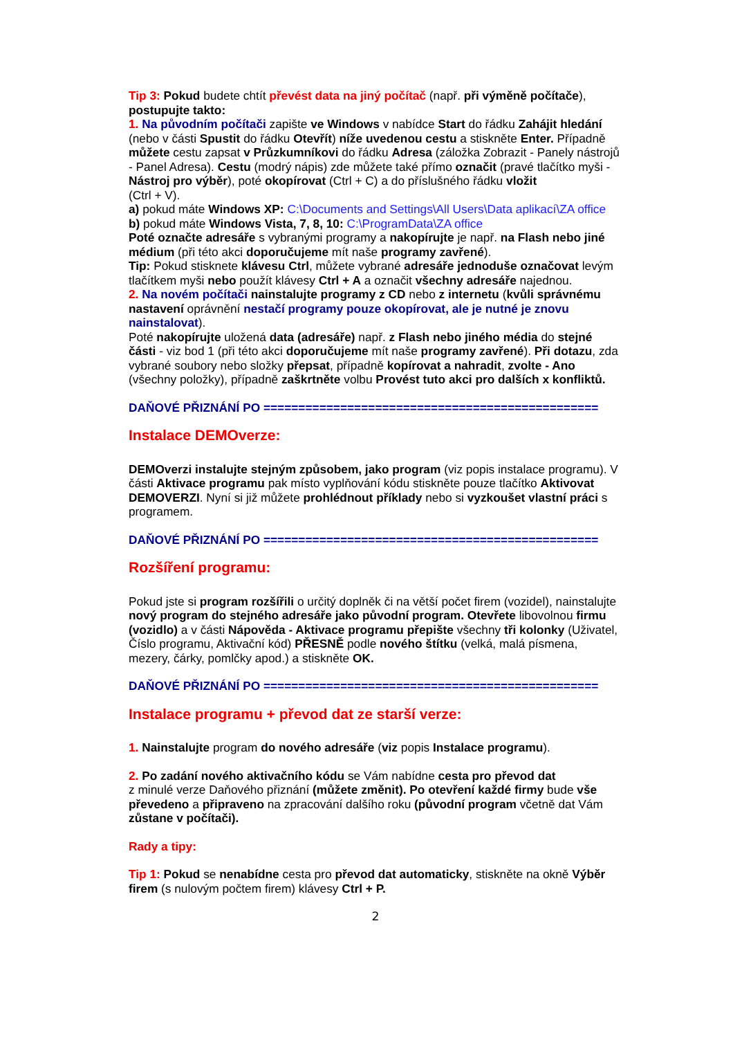Tip 3: Pokud budete chtít převést data na jiný počítač (např. při výměně počítače), postupujte takto:
1. Na původním počítači zapište ve Windows v nabídce Start do řádku Zahájit hledání (nebo v části Spustit do řádku Otevřít) níže uvedenou cestu a stiskněte Enter. Případně můžete cestu zapsat v Průzkumníkovi do řádku Adresa (záložka Zobrazit - Panely nástrojů - Panel Adresa). Cestu (modrý nápis) zde můžete také přímo označit (pravé tlačítko myši - Nástroj pro výběr), poté okopírovat (Ctrl + C) a do příslušného řádku vložit
(Ctrl + V).
a) pokud máte Windows XP: C:\Documents and Settings\All Users\Data aplikací\ZA office
b) pokud máte Windows Vista, 7, 8, 10: C:\ProgramData\ZA office
Poté označte adresáře s vybranými programy a nakopírujte je např. na Flash nebo jiné médium (při této akci doporučujeme mít naše programy zavřené).
Tip: Pokud stisknete klávesu Ctrl, můžete vybrané adresáře jednoduše označovat levým
tlačítkem myši nebo použít klávesy Ctrl + A a označit všechny adresáře najednou.
2. Na novém počítači nainstalujte programy z CD nebo z internetu (kvůli správnému nastavení oprávnění nestačí programy pouze okopírovat, ale je nutné je znovu nainstalovat).
Poté nakopírujte uložená data (adresáře) např. z Flash nebo jiného média do stejné části - viz bod 1 (při této akci doporučujeme mít naše programy zavřené). Při dotazu, zda vybrané soubory nebo složky přepsat, případně kopírovat a nahradit, zvolte - Ano (všechny položky), případně zaškrtněte volbu Provést tuto akci pro dalších x konfliktů.
DAŇOVÉ PŘIZNÁNÍ PO ================================================
Instalace DEMOverze:
DEMOverzi instalujte stejným způsobem, jako program (viz popis instalace programu). V části Aktivace programu pak místo vyplňování kódu stiskněte pouze tlačítko Aktivovat DEMOVERZI. Nyní si již můžete prohlédnout příklady nebo si vyzkoušet vlastní práci s programem.
DAŇOVÉ PŘIZNÁNÍ PO ================================================
Rozšíření programu:
Pokud jste si program rozšířili o určitý doplněk či na větší počet firem (vozidel), nainstalujte nový program do stejného adresáře jako původní program. Otevřete libovolnou firmu (vozidlo) a v části Nápověda - Aktivace programu přepište všechny tři kolonky (Uživatel, Číslo programu, Aktivační kód) PŘESNĚ podle nového štítku (velká, malá písmena, mezery, čárky, pomlčky apod.) a stiskněte OK.
DAŇOVÉ PŘIZNÁNÍ PO ================================================
Instalace programu + převod dat ze starší verze:
1. Nainstalujte program do nového adresáře (viz popis Instalace programu).
2. Po zadání nového aktivačního kódu se Vám nabídne cesta pro převod dat
z minulé verze Daňového přiznání (můžete změnit). Po otevření každé firmy bude vše převedeno a připraveno na zpracování dalšího roku (původní program včetně dat Vám zůstane v počítači).
Rady a tipy:
Tip 1: Pokud se nenabídne cesta pro převod dat automaticky, stiskněte na okně Výběr firem (s nulovým počtem firem) klávesy Ctrl + P.
2